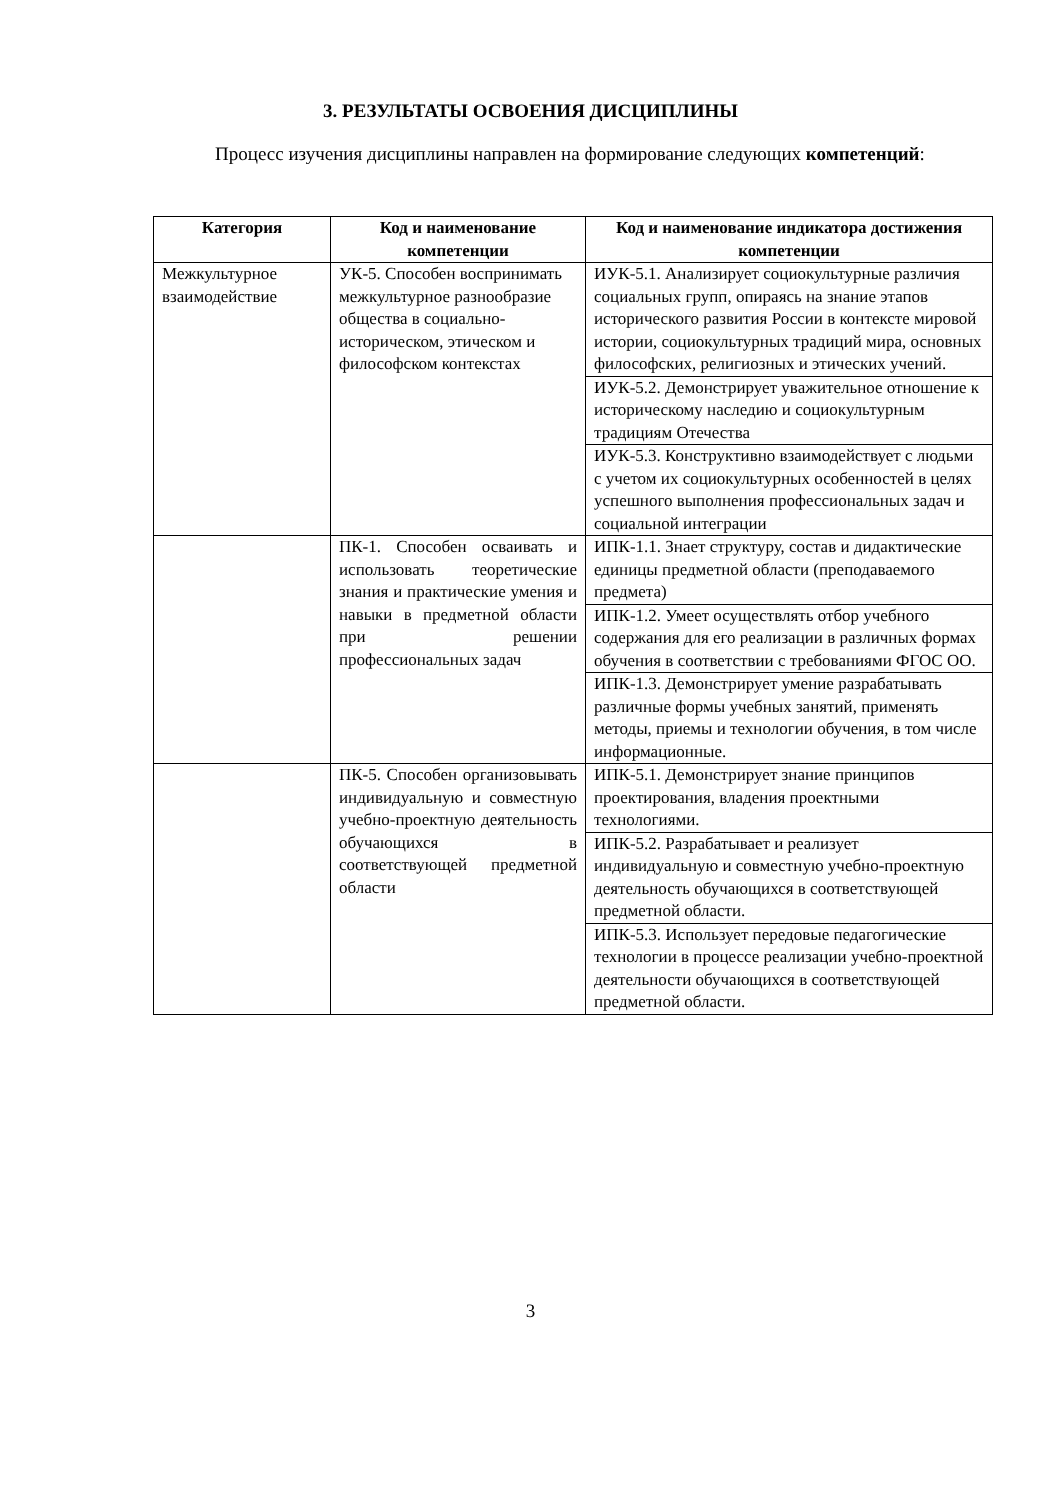3. РЕЗУЛЬТАТЫ ОСВОЕНИЯ ДИСЦИПЛИНЫ
Процесс изучения дисциплины направлен на формирование следующих компетенций:
| Категория | Код и наименование компетенции | Код и наименование индикатора достижения компетенции |
| --- | --- | --- |
| Межкультурное взаимодействие | УК-5. Способен воспринимать межкультурное разнообразие общества в социально-историческом, этическом и философском контекстах | ИУК-5.1. Анализирует социокультурные различия социальных групп, опираясь на знание этапов исторического развития России в контексте мировой истории, социокультурных традиций мира, основных философских, религиозных и этических учений. |
| | | ИУК-5.2. Демонстрирует уважительное отношение к историческому наследию и социокультурным традициям Отечества |
| | | ИУК-5.3. Конструктивно взаимодействует с людьми с учетом их социокультурных особенностей в целях успешного выполнения профессиональных задач и социальной интеграции |
| | ПК-1. Способен осваивать и использовать теоретические знания и практические умения и навыки в предметной области при решении профессиональных задач | ИПК-1.1. Знает структуру, состав и дидактические единицы предметной области (преподаваемого предмета) |
| | | ИПК-1.2. Умеет осуществлять отбор учебного содержания для его реализации в различных формах обучения в соответствии с требованиями ФГОС ОО. |
| | | ИПК-1.3. Демонстрирует умение разрабатывать различные формы учебных занятий, применять методы, приемы и технологии обучения, в том числе информационные. |
| | ПК-5. Способен организовывать индивидуальную и совместную учебно-проектную деятельность обучающихся в соответствующей предметной области | ИПК-5.1. Демонстрирует знание принципов проектирования, владения проектными технологиями. |
| | | ИПК-5.2. Разрабатывает и реализует индивидуальную и совместную учебно-проектную деятельность обучающихся в соответствующей предметной области. |
| | | ИПК-5.3. Использует передовые педагогические технологии в процессе реализации учебно-проектной деятельности обучающихся в соответствующей предметной области. |
3